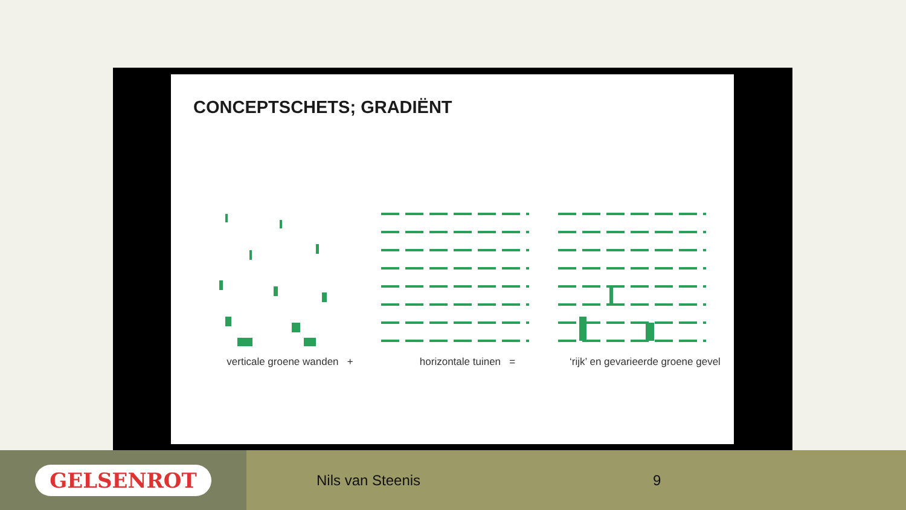CONCEPTSCHETS; GRADIËNT
verticale groene wanden + horizontale tuinen = ‘rijk’ en gevarieerde groene gevel
GELSENROT
Nils van Steenis 9